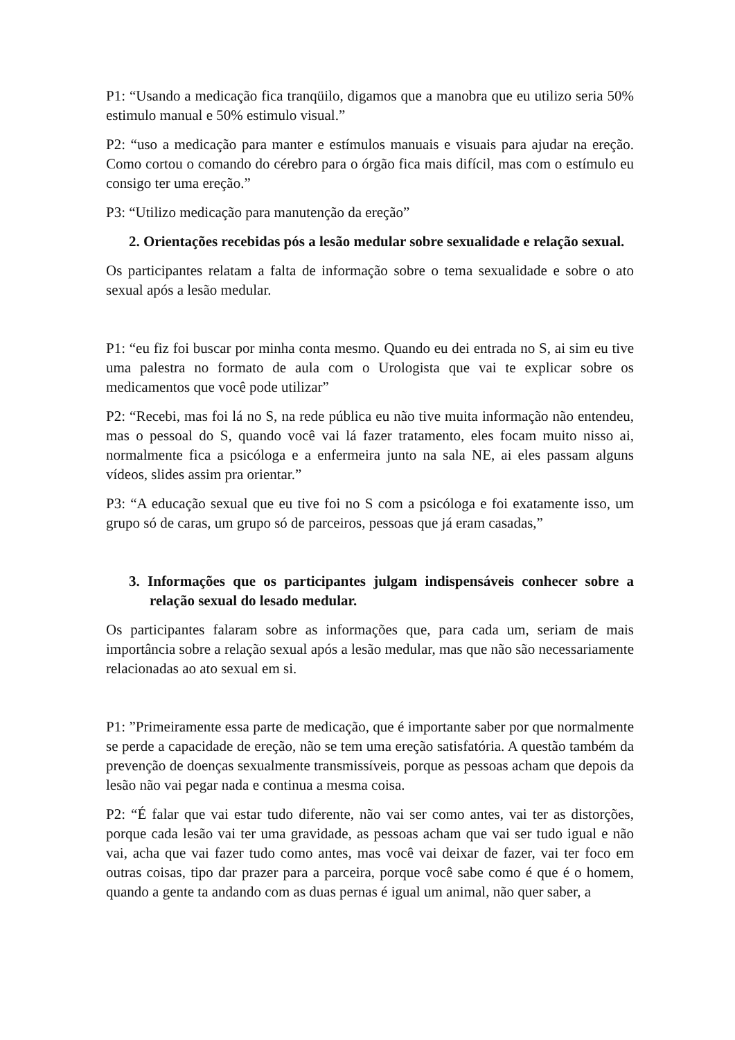P1: “Usando a medicação fica tranqüilo, digamos que a manobra que eu utilizo seria 50% estimulo manual e 50% estimulo visual.”
P2: “uso a medicação para manter e estímulos manuais e visuais para ajudar na ereção. Como cortou o comando do cérebro para o órgão fica mais difícil, mas com o estímulo eu consigo ter uma ereção.”
P3: “Utilizo medicação para manutenção da ereção”
2. Orientações recebidas pós a lesão medular sobre sexualidade e relação sexual.
Os participantes relatam a falta de informação sobre o tema sexualidade e sobre o ato sexual após a lesão medular.
P1: “eu fiz foi buscar por minha conta mesmo. Quando eu dei entrada no S, ai sim eu tive uma palestra no formato de aula com o Urologista que vai te explicar sobre os medicamentos que você pode utilizar”
P2: “Recebi, mas foi lá no S, na rede pública eu não tive muita informação não entendeu, mas o pessoal do S, quando você vai lá fazer tratamento, eles focam muito nisso ai, normalmente fica a psicóloga e a enfermeira junto na sala NE, ai eles passam alguns vídeos, slides assim pra orientar.”
P3: “A educação sexual que eu tive foi no S com a psicóloga e foi exatamente isso, um grupo só de caras, um grupo só de parceiros, pessoas que já eram casadas,”
3. Informações que os participantes julgam indispensáveis conhecer sobre a relação sexual do lesado medular.
Os participantes falaram sobre as informações que, para cada um, seriam de mais importância sobre a relação sexual após a lesão medular, mas que não são necessariamente relacionadas ao ato sexual em si.
P1: ”Primeiramente essa parte de medicação, que é importante saber por que normalmente se perde a capacidade de ereção, não se tem uma ereção satisfatória. A questão também da prevenção de doenças sexualmente transmissíveis, porque as pessoas acham que depois da lesão não vai pegar nada e continua a mesma coisa.
P2: “É falar que vai estar tudo diferente, não vai ser como antes, vai ter as distorções, porque cada lesão vai ter uma gravidade, as pessoas acham que vai ser tudo igual e não vai, acha que vai fazer tudo como antes, mas você vai deixar de fazer, vai ter foco em outras coisas, tipo dar prazer para a parceira, porque você sabe como é que é o homem, quando a gente ta andando com as duas pernas é igual um animal, não quer saber, a